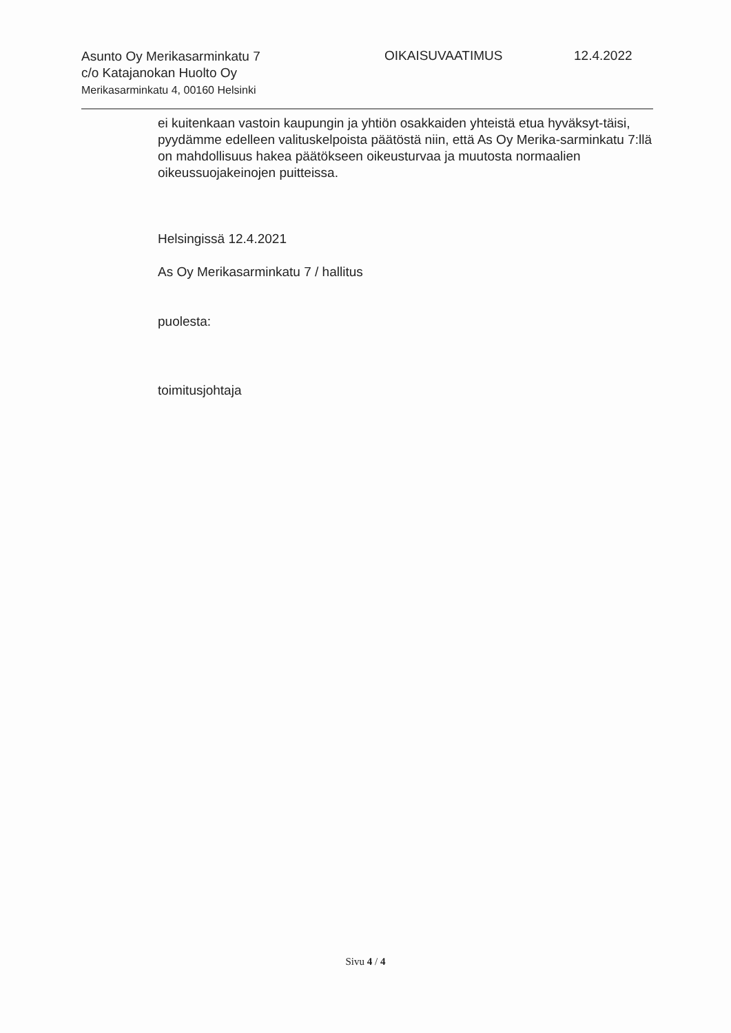Asunto Oy Merikasarminkatu 7
c/o Katajanokan Huolto Oy
Merikasarminkatu 4, 00160 Helsinki
OIKAISUVAATIMUS 12.4.2022
ei kuitenkaan vastoin kaupungin ja yhtiön osakkaiden yhteistä etua hyväksyt-täisi, pyydämme edelleen valituskelpoista päätöstä niin, että As Oy Merika-sarminkatu 7:llä on mahdollisuus hakea päätökseen oikeusturvaa ja muutosta normaalien oikeussuojakeinojen puitteissa.
Helsingissä 12.4.2021
As Oy Merikasarminkatu 7 / hallitus
puolesta:
toimitusjohtaja
Sivu 4 / 4